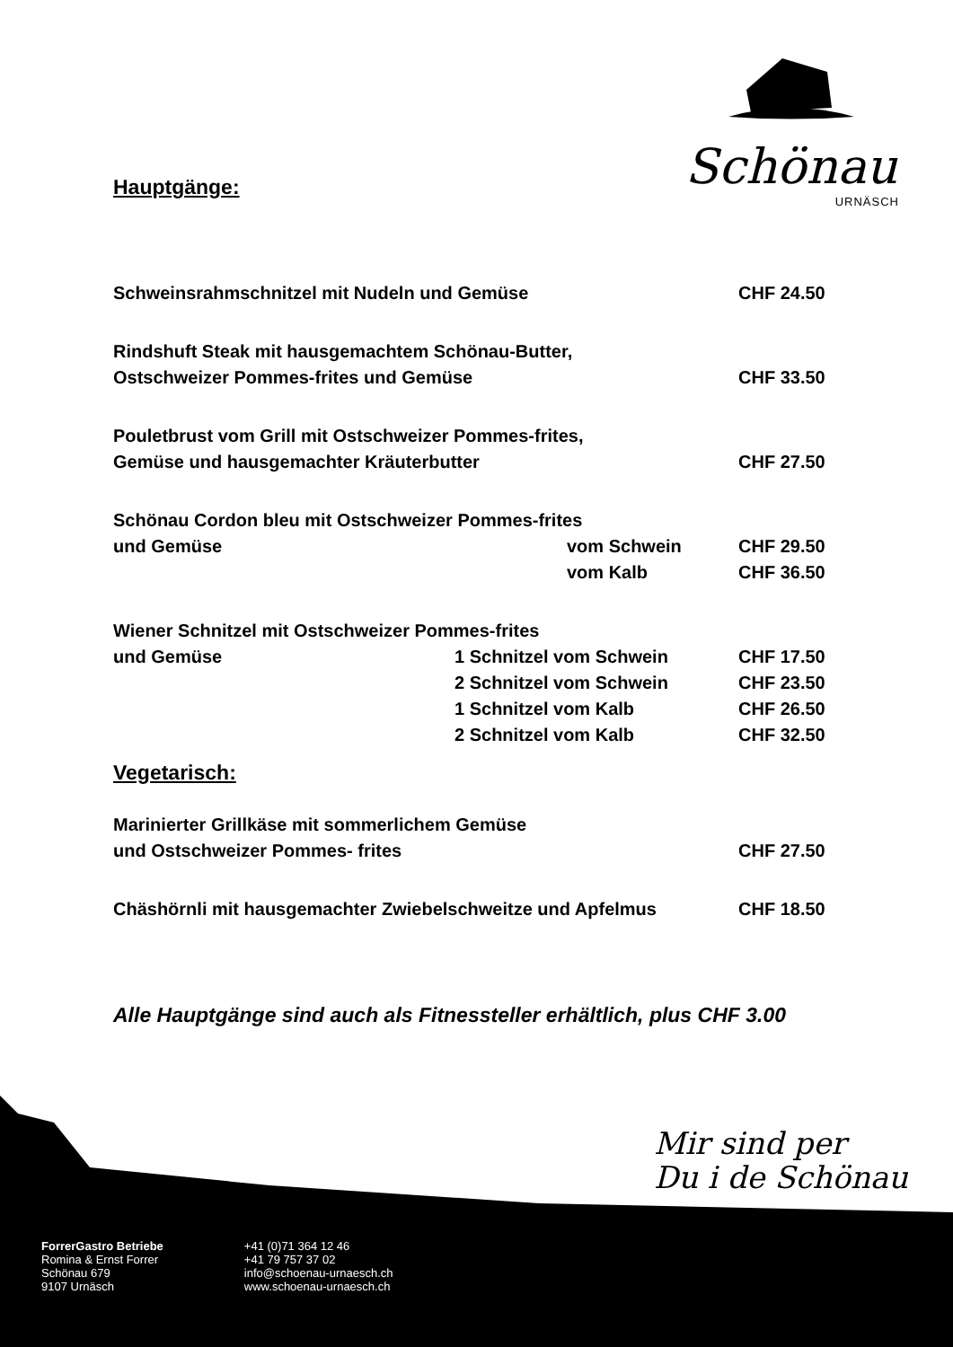Schönau
URNÄSCH
Hauptgänge:
| Schweinsrahmschnitzel mit Nudeln und Gemüse | | CHF 24.50 |
| Rindshuft Steak mit hausgemachtem Schönau-Butter, | | |
| Ostschweizer Pommes-frites und Gemüse | | CHF 33.50 |
| Pouletbrust vom Grill mit Ostschweizer Pommes-frites, | | |
| Gemüse und hausgemachter Kräuterbutter | | CHF 27.50 |
| Schönau Cordon bleu mit Ostschweizer Pommes-frites | | |
| und Gemüse | vom Schwein | CHF 29.50 |
| | vom Kalb | CHF 36.50 |
| Wiener Schnitzel mit Ostschweizer Pommes-frites | | |
| und Gemüse | 1 Schnitzel vom Schwein | CHF 17.50 |
| | 2 Schnitzel vom Schwein | CHF 23.50 |
| | 1 Schnitzel vom Kalb | CHF 26.50 |
| | 2 Schnitzel vom Kalb | CHF 32.50 |
Vegetarisch:
| Marinierter Grillkäse mit sommerlichem Gemüse | |
| und Ostschweizer Pommes- frites | CHF 27.50 |
| Chäshörnli mit hausgemachter Zwiebelschweitze und Apfelmus | CHF 18.50 |
Alle Hauptgänge sind auch als Fitnessteller erhältlich, plus CHF 3.00
Mir sind per
Du i de Schönau
ForrerGastro Betriebe
Romina & Ernst Forrer
Schönau 679
9107 Urnäsch
+41 (0)71 364 12 46
+41 79 757 37 02
info@schoenau-urnaesch.ch
www.schoenau-urnaesch.ch